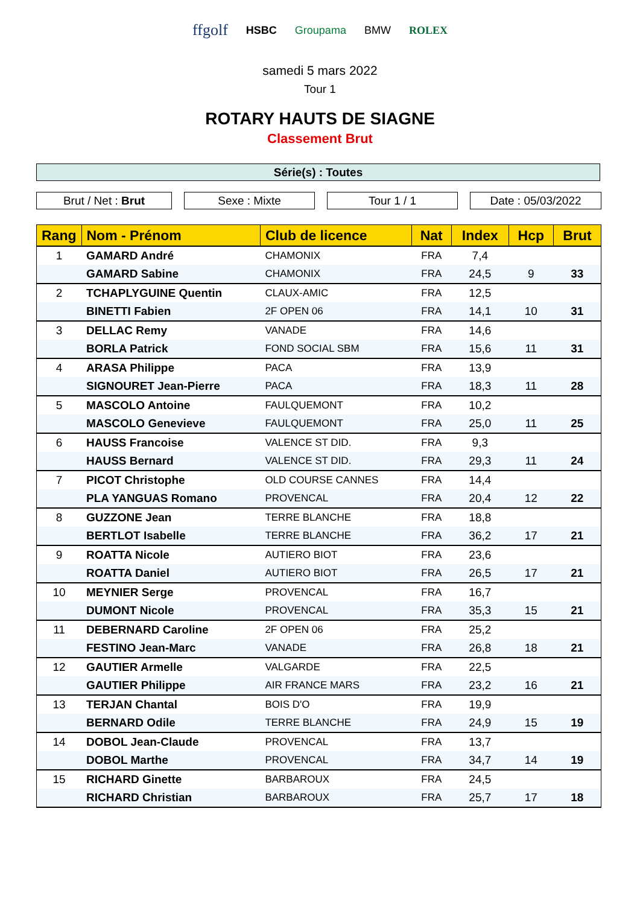ffgolf HSBC Groupama BMW ROLEX
samedi 5 mars 2022
Tour 1
ROTARY HAUTS DE SIAGNE
Classement Brut
Série(s) : Toutes
Brut / Net : Brut Sexe : Mixte Tour 1 / 1 Date : 05/03/2022
| Rang | Nom - Prénom | Club de licence | Nat | Index | Hcp | Brut |
| --- | --- | --- | --- | --- | --- | --- |
| 1 | GAMARD André | CHAMONIX | FRA | 7,4 | | |
| | GAMARD Sabine | CHAMONIX | FRA | 24,5 | 9 | 33 |
| 2 | TCHAPLYGUINE Quentin | CLAUX-AMIC | FRA | 12,5 | | |
| | BINETTI Fabien | 2F OPEN 06 | FRA | 14,1 | 10 | 31 |
| 3 | DELLAC Remy | VANADE | FRA | 14,6 | | |
| | BORLA Patrick | FOND SOCIAL SBM | FRA | 15,6 | 11 | 31 |
| 4 | ARASA Philippe | PACA | FRA | 13,9 | | |
| | SIGNOURET Jean-Pierre | PACA | FRA | 18,3 | 11 | 28 |
| 5 | MASCOLO Antoine | FAULQUEMONT | FRA | 10,2 | | |
| | MASCOLO Genevieve | FAULQUEMONT | FRA | 25,0 | 11 | 25 |
| 6 | HAUSS Francoise | VALENCE ST DID. | FRA | 9,3 | | |
| | HAUSS Bernard | VALENCE ST DID. | FRA | 29,3 | 11 | 24 |
| 7 | PICOT Christophe | OLD COURSE CANNES | FRA | 14,4 | | |
| | PLA YANGUAS Romano | PROVENCAL | FRA | 20,4 | 12 | 22 |
| 8 | GUZZONE Jean | TERRE BLANCHE | FRA | 18,8 | | |
| | BERTLOT Isabelle | TERRE BLANCHE | FRA | 36,2 | 17 | 21 |
| 9 | ROATTA Nicole | AUTIERO BIOT | FRA | 23,6 | | |
| | ROATTA Daniel | AUTIERO BIOT | FRA | 26,5 | 17 | 21 |
| 10 | MEYNIER Serge | PROVENCAL | FRA | 16,7 | | |
| | DUMONT Nicole | PROVENCAL | FRA | 35,3 | 15 | 21 |
| 11 | DEBERNARD Caroline | 2F OPEN 06 | FRA | 25,2 | | |
| | FESTINO Jean-Marc | VANADE | FRA | 26,8 | 18 | 21 |
| 12 | GAUTIER Armelle | VALGARDE | FRA | 22,5 | | |
| | GAUTIER Philippe | AIR FRANCE MARS | FRA | 23,2 | 16 | 21 |
| 13 | TERJAN Chantal | BOIS D'O | FRA | 19,9 | | |
| | BERNARD Odile | TERRE BLANCHE | FRA | 24,9 | 15 | 19 |
| 14 | DOBOL Jean-Claude | PROVENCAL | FRA | 13,7 | | |
| | DOBOL Marthe | PROVENCAL | FRA | 34,7 | 14 | 19 |
| 15 | RICHARD Ginette | BARBAROUX | FRA | 24,5 | | |
| | RICHARD Christian | BARBAROUX | FRA | 25,7 | 17 | 18 |